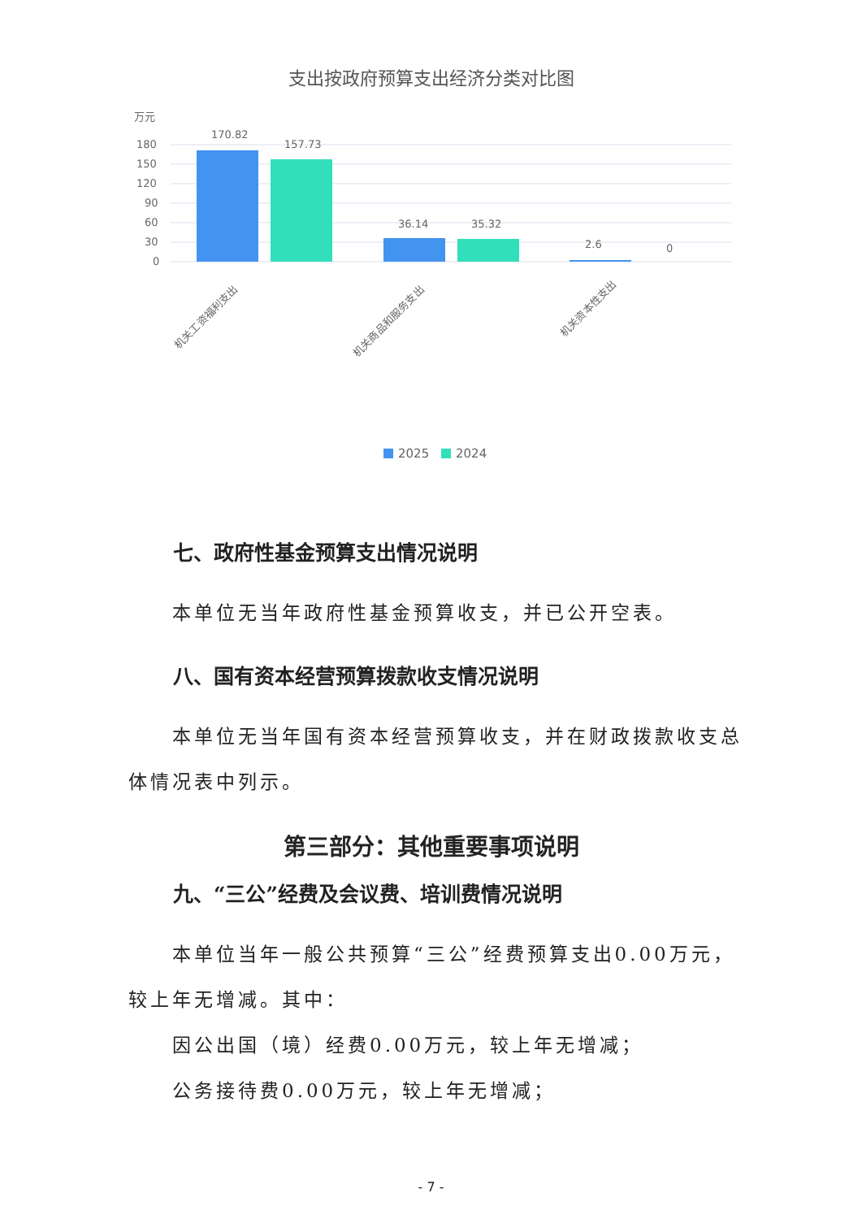支出按政府预算支出经济分类对比图
万元
180
150
120
90
60
30
0
170.82
157.73
36.14
35.32
2.6
0
机关工资福利支出
机关商品和服务支出
机关资本性支出
2025
2024
七、政府性基金预算支出情况说明
本单位无当年政府性基金预算收支，并已公开空表。
八、国有资本经营预算拨款收支情况说明
本单位无当年国有资本经营预算收支，并在财政拨款收支总体情况表中列示。
第三部分：其他重要事项说明
九、“三公”经费及会议费、培训费情况说明
本单位当年一般公共预算“三公”经费预算支出0.00万元，较上年无增减。其中：
因公出国（境）经费0.00万元，较上年无增减；
公务接待费0.00万元，较上年无增减；
- 7 -